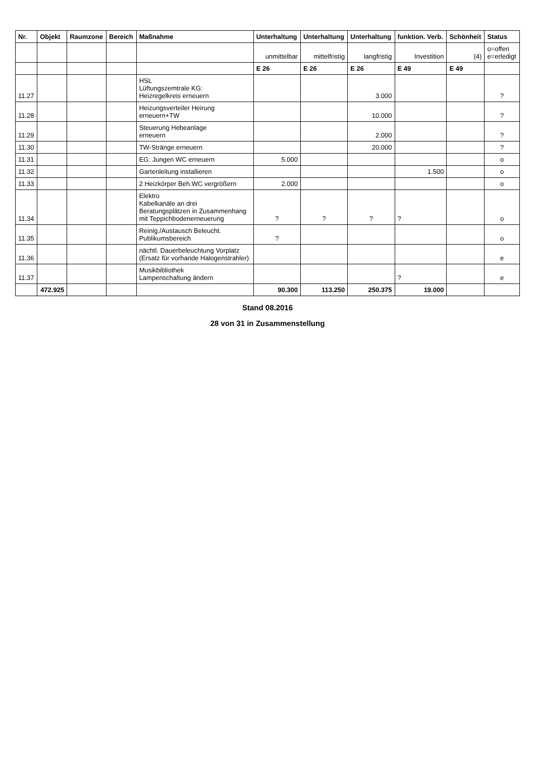| Nr. | Objekt | Raumzone | Bereich | Maßnahme | Unterhaltung | Unterhaltung | Unterhaltung | funktion. Verb. | Schönheit | Status |
| --- | --- | --- | --- | --- | --- | --- | --- | --- | --- | --- |
| | | | | | unmittelbar | mittelfristig | langfristig | Investition | (4) | o=offen e=erledigt |
| | | | | | E 26 | E 26 | E 26 | E 49 | E 49 | |
| 11.27 | | | | HSL Lüftungszemtrale KG: Heizregelkreis erneuern | | | 3.000 | | | ? |
| 11.28 | | | | Heizungsverteiler Heirung erneuern+TW | | | 10.000 | | | ? |
| 11.29 | | | | Steuerung Hebeanlage erneuern | | | 2.000 | | | ? |
| 11.30 | | | | TW-Stränge erneuern | | | 20.000 | | | ? |
| 11.31 | | | | EG: Jungen WC erneuern | 5.000 | | | | | o |
| 11.32 | | | | Gartenleitung installieren | | | | 1.500 | | o |
| 11.33 | | | | 2 Heizkörper Beh.WC vergrößern | 2.000 | | | | | o |
| 11.34 | | | | Elektro Kabelkanäle an drei Beratungsplätzen in Zusammenhang mit Teppichbodenerneuerung | ? | ? | ? | ? | | o |
| 11.35 | | | | Reinig./Austausch Beleucht. Publikumsbereich | ? | | | | | o |
| 11.36 | | | | nächtl. Dauerbeleuchtung Vorplatz (Ersatz für vorhande Halogenstrahler) | | | | | | e |
| 11.37 | | | | Musikbibliothek Lampenschaltung ändern | | | | ? | | e |
| | 472.925 | | | | 90.300 | 113.250 | 250.375 | 19.000 | | |
Stand 08.2016
28 von 31 in Zusammenstellung